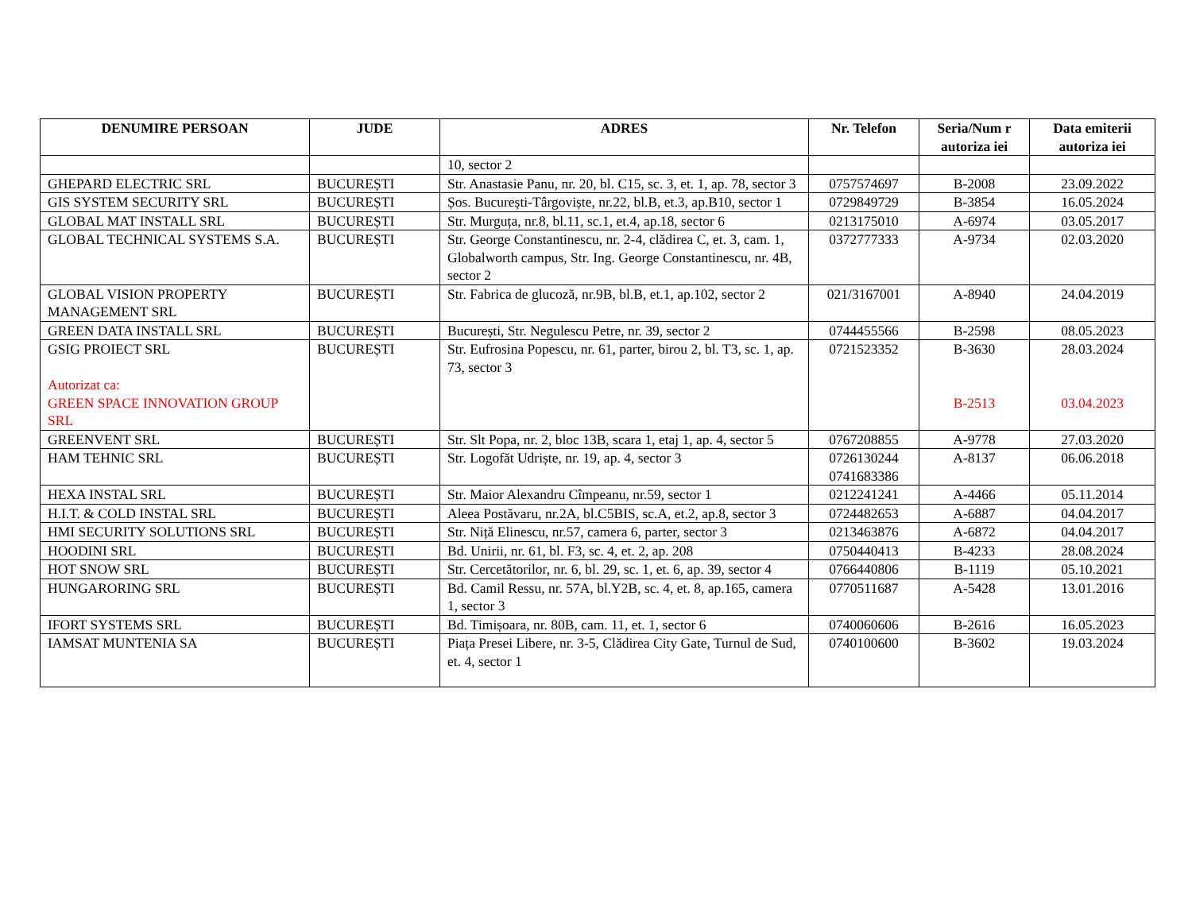| DENUMIRE PERSOAN | JUDE | ADRES | Nr. Telefon | Seria/Num r autoriza iei | Data emiterii autoriza iei |
| --- | --- | --- | --- | --- | --- |
| | | 10, sector 2 | | | |
| GHEPARD ELECTRIC SRL | BUCUREȘTI | Str. Anastasie Panu, nr. 20, bl. C15, sc. 3, et. 1, ap. 78, sector 3 | 0757574697 | B-2008 | 23.09.2022 |
| GIS SYSTEM SECURITY SRL | BUCUREȘTI | Șos. București-Târgoviște, nr.22, bl.B, et.3, ap.B10, sector 1 | 0729849729 | B-3854 | 16.05.2024 |
| GLOBAL MAT INSTALL SRL | BUCUREȘTI | Str. Murguța, nr.8, bl.11, sc.1, et.4, ap.18, sector 6 | 0213175010 | A-6974 | 03.05.2017 |
| GLOBAL TECHNICAL SYSTEMS S.A. | BUCUREȘTI | Str. George Constantinescu, nr. 2-4, clădirea C, et. 3, cam. 1, Globalworth campus, Str. Ing. George Constantinescu, nr. 4B, sector 2 | 0372777333 | A-9734 | 02.03.2020 |
| GLOBAL VISION PROPERTY MANAGEMENT SRL | BUCUREȘTI | Str. Fabrica de glucoză, nr.9B, bl.B, et.1, ap.102, sector 2 | 021/3167001 | A-8940 | 24.04.2019 |
| GREEN DATA INSTALL SRL | BUCUREȘTI | București, Str. Negulescu Petre, nr. 39, sector 2 | 0744455566 | B-2598 | 08.05.2023 |
| GSIG PROIECT SRL Autorizat ca: GREEN SPACE INNOVATION GROUP SRL | BUCUREȘTI | Str. Eufrosina Popescu, nr. 61, parter, birou 2, bl. T3, sc. 1, ap. 73, sector 3 | 0721523352 | B-3630 B-2513 | 28.03.2024 03.04.2023 |
| GREENVENT SRL | BUCUREȘTI | Str. Slt Popa, nr. 2, bloc 13B, scara 1, etaj 1, ap. 4, sector 5 | 0767208855 | A-9778 | 27.03.2020 |
| HAM TEHNIC SRL | BUCUREȘTI | Str. Logofăt Udriște, nr. 19, ap. 4, sector 3 | 0726130244 0741683386 | A-8137 | 06.06.2018 |
| HEXA INSTAL SRL | BUCUREȘTI | Str. Maior Alexandru Cîmpeanu, nr.59, sector 1 | 0212241241 | A-4466 | 05.11.2014 |
| H.I.T. & COLD INSTAL SRL | BUCUREȘTI | Aleea Postăvaru, nr.2A, bl.C5BIS, sc.A, et.2, ap.8, sector 3 | 0724482653 | A-6887 | 04.04.2017 |
| HMI SECURITY SOLUTIONS SRL | BUCUREȘTI | Str. Niță Elinescu, nr.57, camera 6, parter, sector 3 | 0213463876 | A-6872 | 04.04.2017 |
| HOODINI SRL | BUCUREȘTI | Bd. Unirii, nr. 61, bl. F3, sc. 4, et. 2, ap. 208 | 0750440413 | B-4233 | 28.08.2024 |
| HOT SNOW SRL | BUCUREȘTI | Str. Cercetătorilor, nr. 6, bl. 29, sc. 1, et. 6, ap. 39, sector 4 | 0766440806 | B-1119 | 05.10.2021 |
| HUNGARORING SRL | BUCUREȘTI | Bd. Camil Ressu, nr. 57A, bl.Y2B, sc. 4, et. 8, ap.165, camera 1, sector 3 | 0770511687 | A-5428 | 13.01.2016 |
| IFORT SYSTEMS SRL | BUCUREȘTI | Bd. Timișoara, nr. 80B, cam. 11, et. 1, sector 6 | 0740060606 | B-2616 | 16.05.2023 |
| IAMSAT MUNTENIA SA | BUCUREȘTI | Piața Presei Libere, nr. 3-5, Clădirea City Gate, Turnul de Sud, et. 4, sector 1 | 0740100600 | B-3602 | 19.03.2024 |